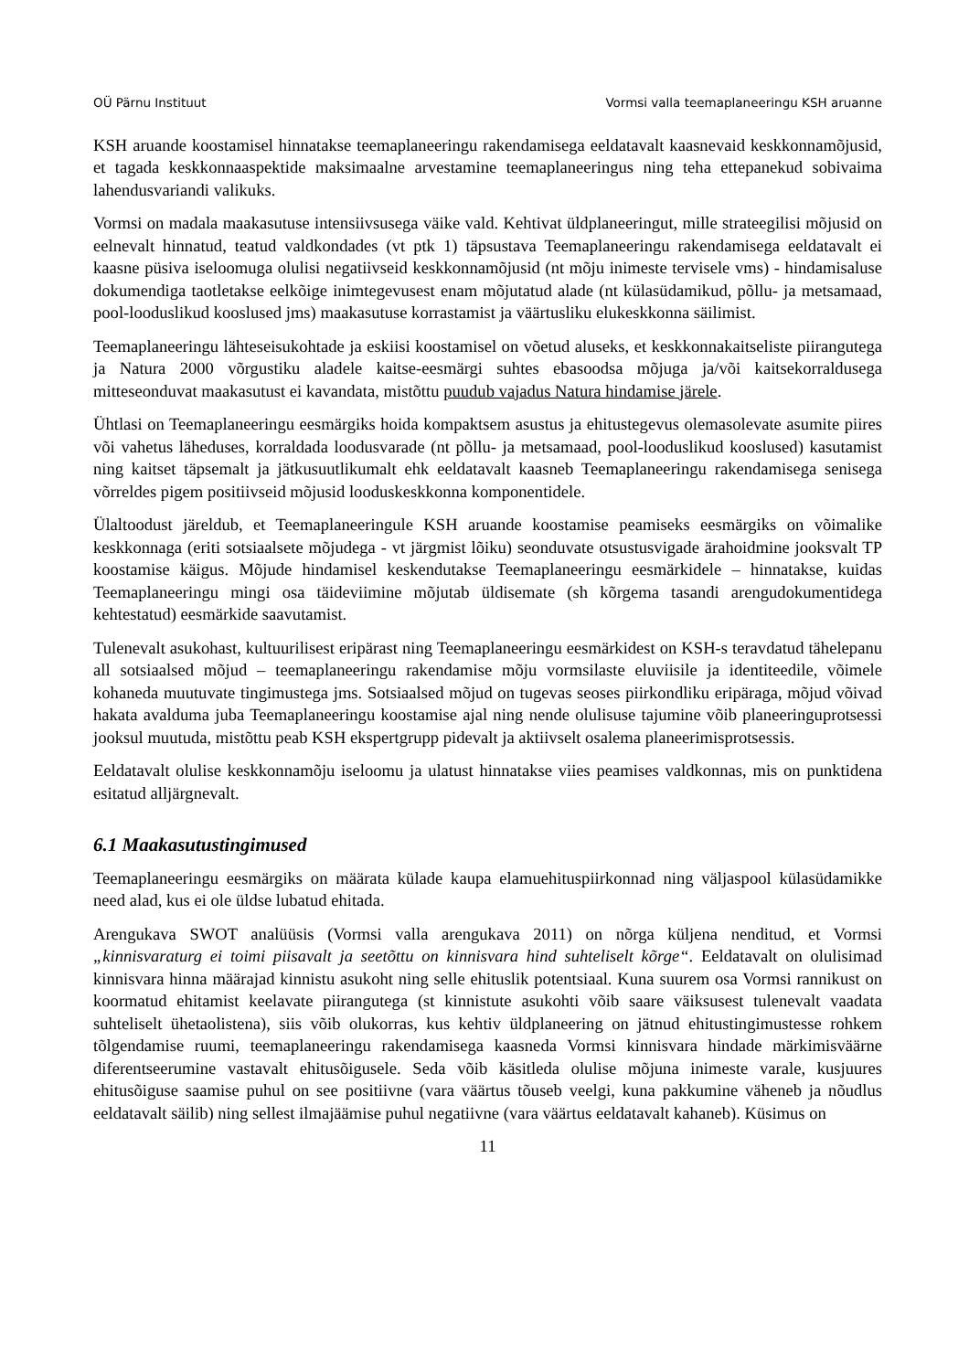OÜ Pärnu Instituut Vormsi valla teemaplaneeringu KSH aruanne
KSH aruande koostamisel hinnatakse teemaplaneeringu rakendamisega eeldatavalt kaasnevaid keskkonnamõjusid, et tagada keskkonnaaspektide maksimaalne arvestamine teemaplaneeringus ning teha ettepanekud sobivaima lahendusvariandi valikuks.
Vormsi on madala maakasutuse intensiivsusega väike vald. Kehtivat üldplaneeringut, mille strateegilisi mõjusid on eelnevalt hinnatud, teatud valdkondades (vt ptk 1) täpsustava Teemaplaneeringu rakendamisega eeldatavalt ei kaasne püsiva iseloomuga olulisi negatiivseid keskkonnamõjusid (nt mõju inimeste tervisele vms) - hindamisaluse dokumendiga taotletakse eelkõige inimtegevusest enam mõjutatud alade (nt külasüdamikud, põllu- ja metsamaad, pool-looduslikud kooslused jms) maakasutuse korrastamist ja väärtusliku elukeskkonna säilimist.
Teemaplaneeringu lähteseisukohtade ja eskiisi koostamisel on võetud aluseks, et keskkonnakaitseliste piirangutega ja Natura 2000 võrgustiku aladele kaitse-eesmärgi suhtes ebasoodsa mõjuga ja/või kaitsekorraldusega mitteseonduvat maakasutust ei kavandata, mistõttu puudub vajadus Natura hindamise järele.
Ühtlasi on Teemaplaneeringu eesmärgiks hoida kompaktsem asustus ja ehitustegevus olemasolevate asumite piires või vahetus läheduses, korraldada loodusvarade (nt põllu- ja metsamaad, pool-looduslikud kooslused) kasutamist ning kaitset täpsemalt ja jätkusuutlikumalt ehk eeldatavalt kaasneb Teemaplaneeringu rakendamisega senisega võrreldes pigem positiivseid mõjusid looduskeskkonna komponentidele.
Ülaltoodust järeldub, et Teemaplaneeringule KSH aruande koostamise peamiseks eesmärgiks on võimalike keskkonnaga (eriti sotsiaalsete mõjudega - vt järgmist lõiku) seonduvate otsustusvigade ärahoidmine jooksvalt TP koostamise käigus. Mõjude hindamisel keskendutakse Teemaplaneeringu eesmärkidele – hinnatakse, kuidas Teemaplaneeringu mingi osa täideviimine mõjutab üldisemate (sh kõrgema tasandi arengudokumentidega kehtestatud) eesmärkide saavutamist.
Tulenevalt asukohast, kultuurilisest eripärast ning Teemaplaneeringu eesmärkidest on KSH-s teravdatud tähelepanu all sotsiaalsed mõjud – teemaplaneeringu rakendamise mõju vormsilaste eluviisile ja identiteedile, võimele kohaneda muutuvate tingimustega jms. Sotsiaalsed mõjud on tugevas seoses piirkondliku eripäraga, mõjud võivad hakata avalduma juba Teemaplaneeringu koostamise ajal ning nende olulisuse tajumine võib planeeringuprotsessi jooksul muutuda, mistõttu peab KSH ekspertgrupp pidevalt ja aktiivselt osalema planeerimisprotsessis.
Eeldatavalt olulise keskkonnamõju iseloomu ja ulatust hinnatakse viies peamises valdkonnas, mis on punktidena esitatud alljärgnevalt.
6.1 Maakasutustingimused
Teemaplaneeringu eesmärgiks on määrata külade kaupa elamuehituspiirkonnad ning väljaspool külasüdamikke need alad, kus ei ole üldse lubatud ehitada.
Arengukava SWOT analüüsis (Vormsi valla arengukava 2011) on nõrga küljena nenditud, et Vormsi „kinnisvaraturg ei toimi piisavalt ja seetõttu on kinnisvara hind suhteliselt kõrge“. Eeldatavalt on olulisimad kinnisvara hinna määrajad kinnistu asukoht ning selle ehituslik potentsiaal. Kuna suurem osa Vormsi rannikust on koormatud ehitamist keelavate piirangutega (st kinnistute asukohti võib saare väiksusest tulenevalt vaadata suhteliselt ühetaolistena), siis võib olukorras, kus kehtiv üldplaneering on jätnud ehitustingimustesse rohkem tõlgendamise ruumi, teemaplaneeringu rakendamisega kaasneda Vormsi kinnisvara hindade märkimisväärne diferentseerumine vastavalt ehitusõigusele. Seda võib käsitleda olulise mõjuna inimeste varale, kusjuures ehitusõiguse saamise puhul on see positiivne (vara väärtus tõuseb veelgi, kuna pakkumine väheneb ja nõudlus eeldatavalt säilib) ning sellest ilmajäämise puhul negatiivne (vara väärtus eeldatavalt kahaneb). Küsimus on
11